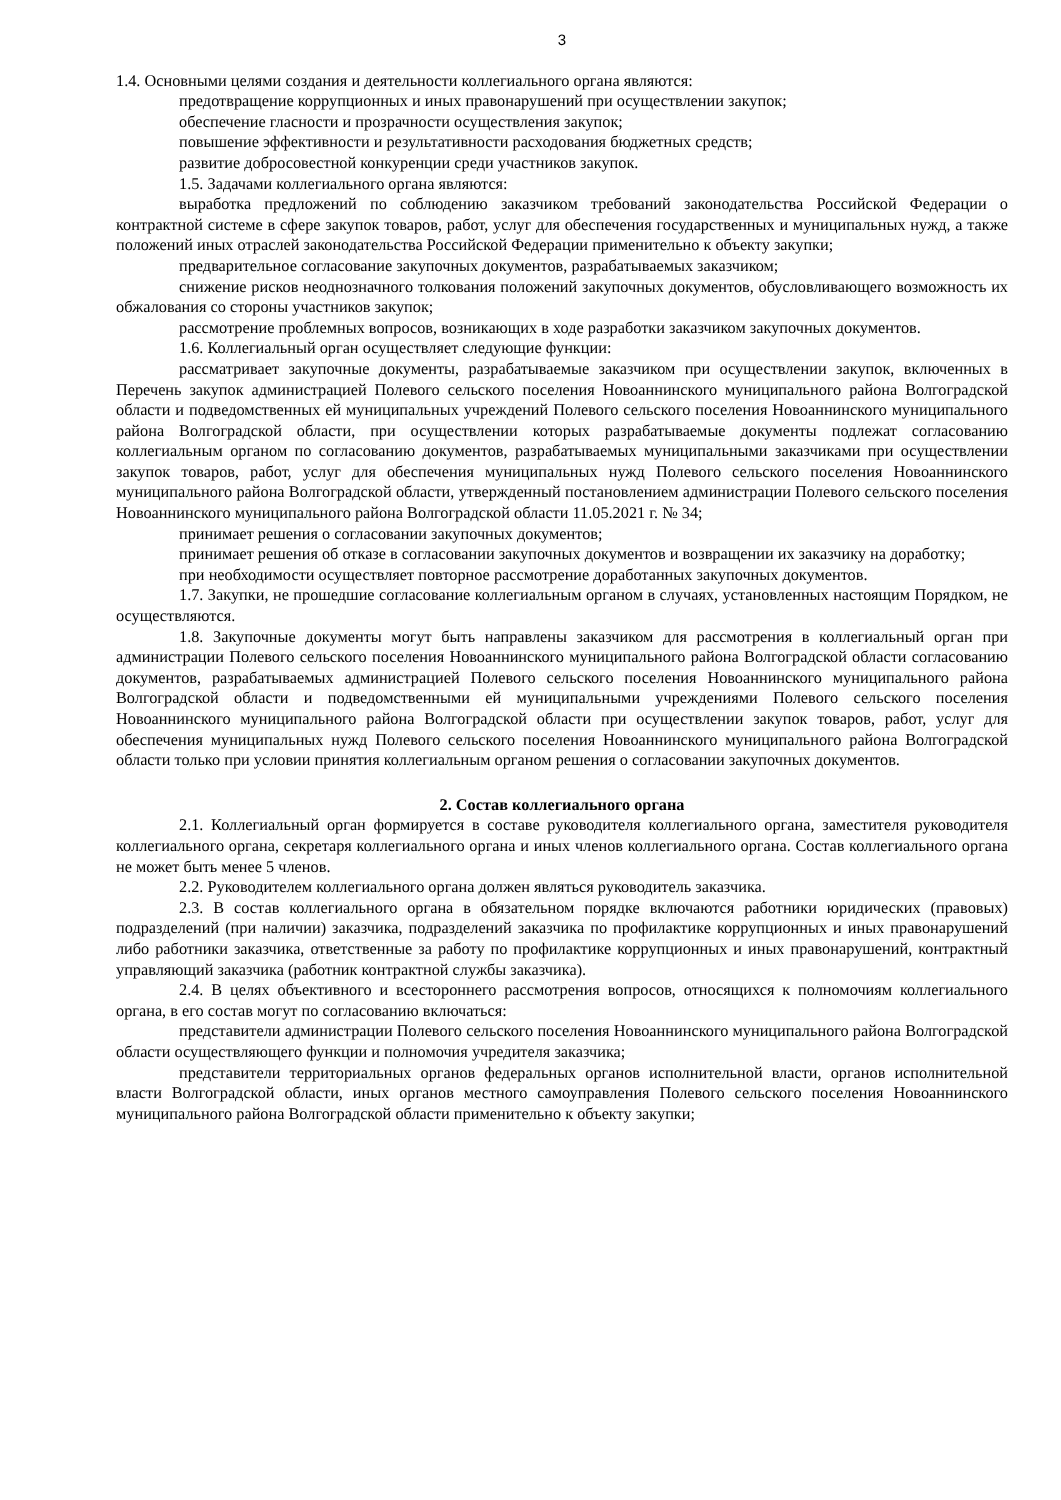3
1.4. Основными целями создания и деятельности коллегиального органа являются:
предотвращение коррупционных и иных правонарушений при осуществлении закупок;
обеспечение гласности и прозрачности осуществления закупок;
повышение эффективности и результативности расходования бюджетных средств;
развитие добросовестной конкуренции среди участников закупок.
1.5. Задачами коллегиального органа являются:
выработка предложений по соблюдению заказчиком требований законодательства Российской Федерации о контрактной системе в сфере закупок товаров, работ, услуг для обеспечения государственных и муниципальных нужд, а также положений иных отраслей законодательства Российской Федерации применительно к объекту закупки;
предварительное согласование закупочных документов, разрабатываемых заказчиком;
снижение рисков неоднозначного толкования положений закупочных документов, обусловливающего возможность их обжалования со стороны участников закупок;
рассмотрение проблемных вопросов, возникающих в ходе разработки заказчиком закупочных документов.
1.6. Коллегиальный орган осуществляет следующие функции:
рассматривает закупочные документы, разрабатываемые заказчиком при осуществлении закупок, включенных в Перечень закупок администрацией Полевого сельского поселения Новоаннинского муниципального района Волгоградской области и подведомственных ей муниципальных учреждений Полевого сельского поселения Новоаннинского муниципального района Волгоградской области, при осуществлении которых разрабатываемые документы подлежат согласованию коллегиальным органом по согласованию документов, разрабатываемых муниципальными заказчиками при осуществлении закупок товаров, работ, услуг для обеспечения муниципальных нужд Полевого сельского поселения Новоаннинского муниципального района Волгоградской области, утвержденный постановлением администрации Полевого сельского поселения Новоаннинского муниципального района Волгоградской области 11.05.2021 г. № 34;
принимает решения о согласовании закупочных документов;
принимает решения об отказе в согласовании закупочных документов и возвращении их заказчику на доработку;
при необходимости осуществляет повторное рассмотрение доработанных закупочных документов.
1.7. Закупки, не прошедшие согласование коллегиальным органом в случаях, установленных настоящим Порядком, не осуществляются.
1.8. Закупочные документы могут быть направлены заказчиком для рассмотрения в коллегиальный орган при администрации Полевого сельского поселения Новоаннинского муниципального района Волгоградской области согласованию документов, разрабатываемых администрацией Полевого сельского поселения Новоаннинского муниципального района Волгоградской области и подведомственными ей муниципальными учреждениями Полевого сельского поселения Новоаннинского муниципального района Волгоградской области при осуществлении закупок товаров, работ, услуг для обеспечения муниципальных нужд Полевого сельского поселения Новоаннинского муниципального района Волгоградской области только при условии принятия коллегиальным органом решения о согласовании закупочных документов.
2. Состав коллегиального органа
2.1. Коллегиальный орган формируется в составе руководителя коллегиального органа, заместителя руководителя коллегиального органа, секретаря коллегиального органа и иных членов коллегиального органа. Состав коллегиального органа не может быть менее 5 членов.
2.2. Руководителем коллегиального органа должен являться руководитель заказчика.
2.3. В состав коллегиального органа в обязательном порядке включаются работники юридических (правовых) подразделений (при наличии) заказчика, подразделений заказчика по профилактике коррупционных и иных правонарушений либо работники заказчика, ответственные за работу по профилактике коррупционных и иных правонарушений, контрактный управляющий заказчика (работник контрактной службы заказчика).
2.4. В целях объективного и всестороннего рассмотрения вопросов, относящихся к полномочиям коллегиального органа, в его состав могут по согласованию включаться:
представители администрации Полевого сельского поселения Новоаннинского муниципального района Волгоградской области осуществляющего функции и полномочия учредителя заказчика;
представители территориальных органов федеральных органов исполнительной власти, органов исполнительной власти Волгоградской области, иных органов местного самоуправления Полевого сельского поселения Новоаннинского муниципального района Волгоградской области применительно к объекту закупки;